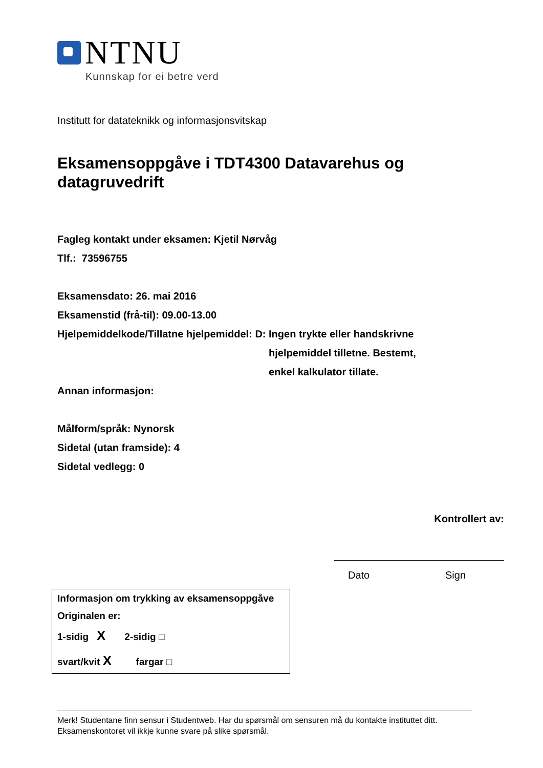NTNU
Kunnskap for ei betre verd
Institutt for datateknikk og informasjonsvitskap
Eksamensoppgåve i TDT4300 Datavarehus og datagruvedrift
Fagleg kontakt under eksamen: Kjetil Nørvåg
Tlf.: 73596755
Eksamensdato: 26. mai 2016
Eksamenstid (frå-til): 09.00-13.00
Hjelpemiddelkode/Tillatne hjelpemiddel: D: Ingen trykte eller handskrivne hjelpemiddel tilletne. Bestemt, enkel kalkulator tillate.
Annan informasjon:
Målform/språk: Nynorsk
Sidetal (utan framside): 4
Sidetal vedlegg: 0
Kontrollert av:
Dato Sign
Informasjon om trykking av eksamensoppgåve
Originalen er:
1-sidig X 2-sidig □
svart/kvit X fargar □
Merk! Studentane finn sensur i Studentweb. Har du spørsmål om sensuren må du kontakte instituttet ditt.
Eksamenskontoret vil ikkje kunne svare på slike spørsmål.